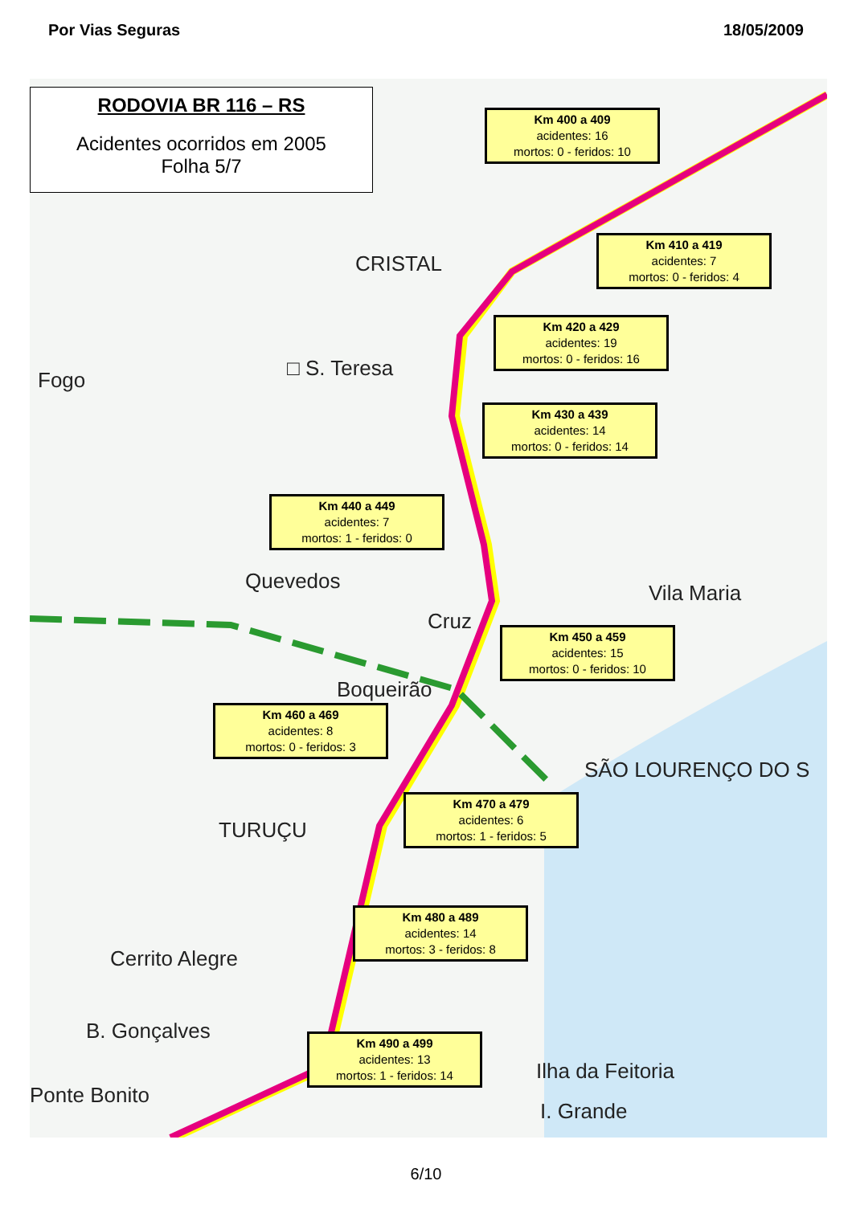Por Vias Seguras 18/05/2009
RODOVIA BR 116 – RS
Acidentes ocorridos em 2005
Folha 5/7
CRISTAL
□ S. Teresa
Fogo
Quevedos
Cruz
Boqueirão
Vila Maria
SÃO LOURENÇO DO S
TURUÇU
Cerrito Alegre
B. Gonçalves
Ponte Bonito
Ilha da Feitoria
I. Grande
Km 400 a 409
acidentes: 16
mortos: 0 - feridos: 10
Km 410 a 419
acidentes: 7
mortos: 0 - feridos: 4
Km 420 a 429
acidentes: 19
mortos: 0 - feridos: 16
Km 430 a 439
acidentes: 14
mortos: 0 - feridos: 14
Km 440 a 449
acidentes: 7
mortos: 1 - feridos: 0
Km 450 a 459
acidentes: 15
mortos: 0 - feridos: 10
Km 460 a 469
acidentes: 8
mortos: 0 - feridos: 3
Km 470 a 479
acidentes: 6
mortos: 1 - feridos: 5
Km 480 a 489
acidentes: 14
mortos: 3 - feridos: 8
Km 490 a 499
acidentes: 13
mortos: 1 - feridos: 14
6/10